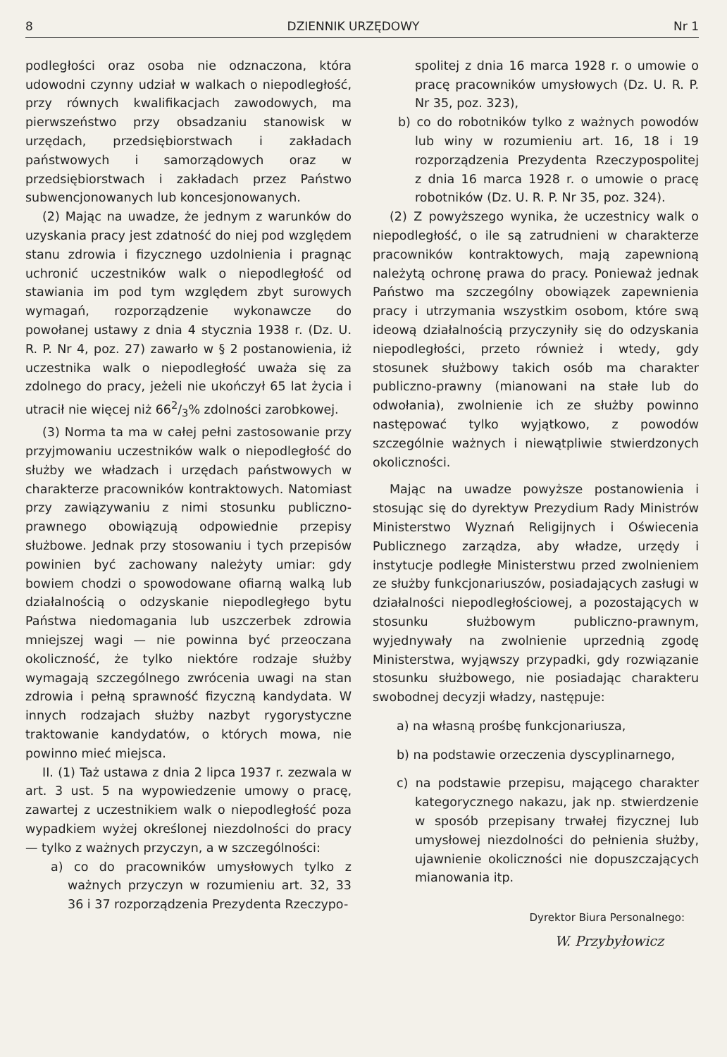8 DZIENNIK URZĘDOWY Nr 1
podległości oraz osoba nie odznaczona, która udowodni czynny udział w walkach o niepodległość, przy równych kwalifikacjach zawodowych, ma pierwszeństwo przy obsadzaniu stanowisk w urzędach, przedsiębiorstwach i zakładach państwowych i samorządowych oraz w przedsiębiorstwach i zakładach przez Państwo subwencjonowanych lub koncesjonowanych.
(2) Mając na uwadze, że jednym z warunków do uzyskania pracy jest zdatność do niej pod względem stanu zdrowia i fizycznego uzdolnienia i pragnąc uchronić uczestników walk o niepodległość od stawiania im pod tym względem zbyt surowych wymagań, rozporządzenie wykonawcze do powołanej ustawy z dnia 4 stycznia 1938 r. (Dz. U. R. P. Nr 4, poz. 27) zawarło w § 2 postanowienia, iż uczestnika walk o niepodległość uważa się za zdolnego do pracy, jeżeli nie ukończył 65 lat życia i utracił nie więcej niż 662/3% zdolności zarobkowej.
(3) Norma ta ma w całej pełni zastosowanie przy przyjmowaniu uczestników walk o niepodległość do służby we władzach i urzędach państwowych w charakterze pracowników kontraktowych. Natomiast przy zawiązywaniu z nimi stosunku publiczno-prawnego obowiązują odpowiednie przepisy służbowe. Jednak przy stosowaniu i tych przepisów powinien być zachowany należyty umiar: gdy bowiem chodzi o spowodowane ofiarną walką lub działalnością o odzyskanie niepodległego bytu Państwa niedomagania lub uszczerbek zdrowia mniejszej wagi — nie powinna być przeoczana okoliczność, że tylko niektóre rodzaje służby wymagają szczególnego zwrócenia uwagi na stan zdrowia i pełną sprawność fizyczną kandydata. W innych rodzajach służby nazbyt rygorystyczne traktowanie kandydatów, o których mowa, nie powinno mieć miejsca.
II. (1) Taż ustawa z dnia 2 lipca 1937 r. zezwala w art. 3 ust. 5 na wypowiedzenie umowy o pracę, zawartej z uczestnikiem walk o niepodległość poza wypadkiem wyżej określonej niezdolności do pracy — tylko z ważnych przyczyn, a w szczególności:
a) co do pracowników umysłowych tylko z ważnych przyczyn w rozumieniu art. 32, 33 36 i 37 rozporządzenia Prezydenta Rzeczypo-
spolitej z dnia 16 marca 1928 r. o umowie o pracę pracowników umysłowych (Dz. U. R. P. Nr 35, poz. 323),
b) co do robotników tylko z ważnych powodów lub winy w rozumieniu art. 16, 18 i 19 rozporządzenia Prezydenta Rzeczypospolitej z dnia 16 marca 1928 r. o umowie o pracę robotników (Dz. U. R. P. Nr 35, poz. 324).
(2) Z powyższego wynika, że uczestnicy walk o niepodległość, o ile są zatrudnieni w charakterze pracowników kontraktowych, mają zapewnioną należytą ochronę prawa do pracy. Ponieważ jednak Państwo ma szczególny obowiązek zapewnienia pracy i utrzymania wszystkim osobom, które swą ideową działalnością przyczyniły się do odzyskania niepodległości, przeto również i wtedy, gdy stosunek służbowy takich osób ma charakter publiczno-prawny (mianowani na stałe lub do odwołania), zwolnienie ich ze służby powinno następować tylko wyjątkowo, z powodów szczególnie ważnych i niewątpliwie stwierdzonych okoliczności.
Mając na uwadze powyższe postanowienia i stosując się do dyrektyw Prezydium Rady Ministrów Ministerstwo Wyznań Religijnych i Oświecenia Publicznego zarządza, aby władze, urzędy i instytucje podległe Ministerstwu przed zwolnieniem ze służby funkcjonariuszów, posiadających zasługi w działalności niepodległościowej, a pozostających w stosunku służbowym publiczno-prawnym, wyjednywały na zwolnienie uprzednią zgodę Ministerstwa, wyjąwszy przypadki, gdy rozwiązanie stosunku służbowego, nie posiadając charakteru swobodnej decyzji władzy, następuje:
a) na własną prośbę funkcjonariusza,
b) na podstawie orzeczenia dyscyplinarnego,
c) na podstawie przepisu, mającego charakter kategorycznego nakazu, jak np. stwierdzenie w sposób przepisany trwałej fizycznej lub umysłowej niezdolności do pełnienia służby, ujawnienie okoliczności nie dopuszczających mianowania itp.
Dyrektor Biura Personalnego:
W. Przybyłowicz